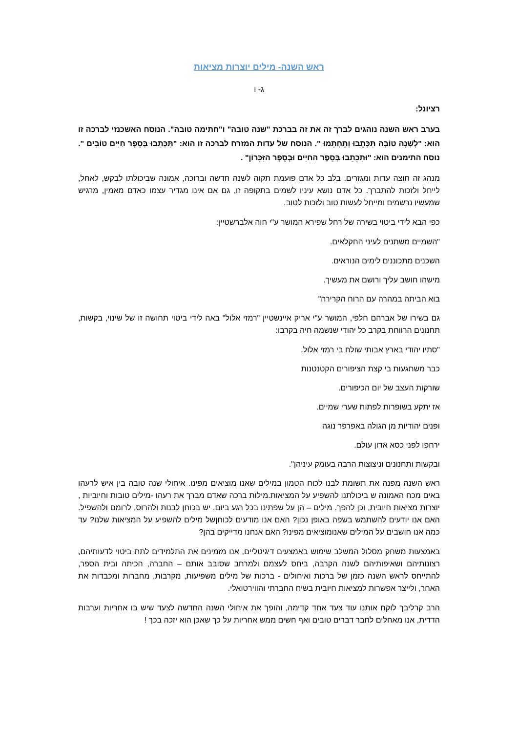ראש השנה- מילים יוצרות מציאות
ג- ו
רציונל:
בערב ראש השנה נוהגים לברך זה את זה בברכת "שנה טובה" ו"חתימה טובה". הנוסח האשכנזי לברכה זו הוא: "לְשָׁנָה טוֹבָה תִּכָּתֵבוּ וְתֵחָתֵמוּ ". הנוסח של עדות המזרח לברכה זו הוא: "תִּכָּתֵבוּ בְּסֵפֶר חַיִּים טוֹבִים ". נוסח התימנים הוא: "וּתִכָּתֵבוּ בְּסֵפֶר הַחַיִּים וּבְסֵפֶר הַזִּכָּרוֹן" .
מנהג זה חוצה עדות ומגזרים. בלב כל אדם פועמת תקוה לשנה חדשה וברוכה, אמונה שביכולתו לבקש, לאחל, לייחל ולזכות להתברך. כל אדם נושא עיניו לשמים בתקופה זו, גם אם אינו מגדיר עצמו כאדם מאמין, מרגיש שמעשיו נרשמים ומייחל לעשות טוב ולזכות לטוב.
כפי הבא לידי ביטוי בשירה של רחל שפירא המושר ע"י חוה אלברשטיין:
"השמיים משתנים לעיני החקלאים.
השכנים מתכוננים לימים הנוראים.
מישהו חושב עליך ורושם את מעשיך.
בוא הביתה במהרה עם הרוח הקרירה"
גם בשירו של אברהם חלפי, המושר ע"י אריק איינשטיין "רמזי אלול" באה לידי ביטוי תחושה זו של שינוי, בקשות, תחנונים הרווחת בקרב כל יהודי שנשמה חיה בקרבו:
"סתיו יהודי בארץ אבותי שולח בי רמזי אלול.
כבר משתגעות בי קצת הציפורים הקטנטנות
שורקות העצב של יום הכיפורים.
אז יתקע בשופרות לפתוח שערי שמיים.
ופנים יהודיות מן הגולה באפרפר נוגה
ירחפו לפני כסא אדון עולם.
ובקשות ותחנונים וניצוצות הרבה בעומק עיניהן".
ראש השנה מפנה את תשומת לבנו לכוח הטמון במילים שאנו מוציאים מפינו. איחולי שנה טובה בין איש לרעהו באים מכח האמונה ש ביכולתנו להשפיע על המציאות.מילות ברכה שאדם מברך את רעהו -מילים טובות וחיוביות , יוצרות מציאות חיובית, וכן להפך. מילים – הן על שפתינו בכל רגע ביום. יש בכוחן לבנות ולהרוס, לרומם ולהשפיל. האם אנו יודעים להשתמש בשפה באופן נכון? האם אנו מודעים לכוחןשל מילים להשפיע על המציאות שלנו? עד כמה אנו חושבים על המילים שאנומוציאים מפינו? האם אנחנו מדייקים בהן?
באמצעות משחק מסלול המשלב שימוש באמצעים דיגיטליים, אנו מזמינים את התלמידים לתת ביטוי לדעותיהם, רצונותיהם ושאיפותיהם לשנה הקרבה, ביחס לעצמם ולמרחב שסובב אותם – החברה, הכיתה ובית הספר, להתייחס לראש השנה כזמן של ברכות ואיחולים - ברכות של מילים משפיעות, מקרבות, מחברות ומכבדות את האחר, ולייצר אפשרות למציאות חיובית בשיח החברתי והווירטואלי.
הרב קרליבך לוקח אותנו עוד צעד אחד קדימה, והופך את איחולי השנה החדשה לצעד שיש בו אחריות וערבות הדדית, אנו מאחלים לחבר דברים טובים ואף חשים ממש אחריות על כך שאכן הוא יזכה בכך !